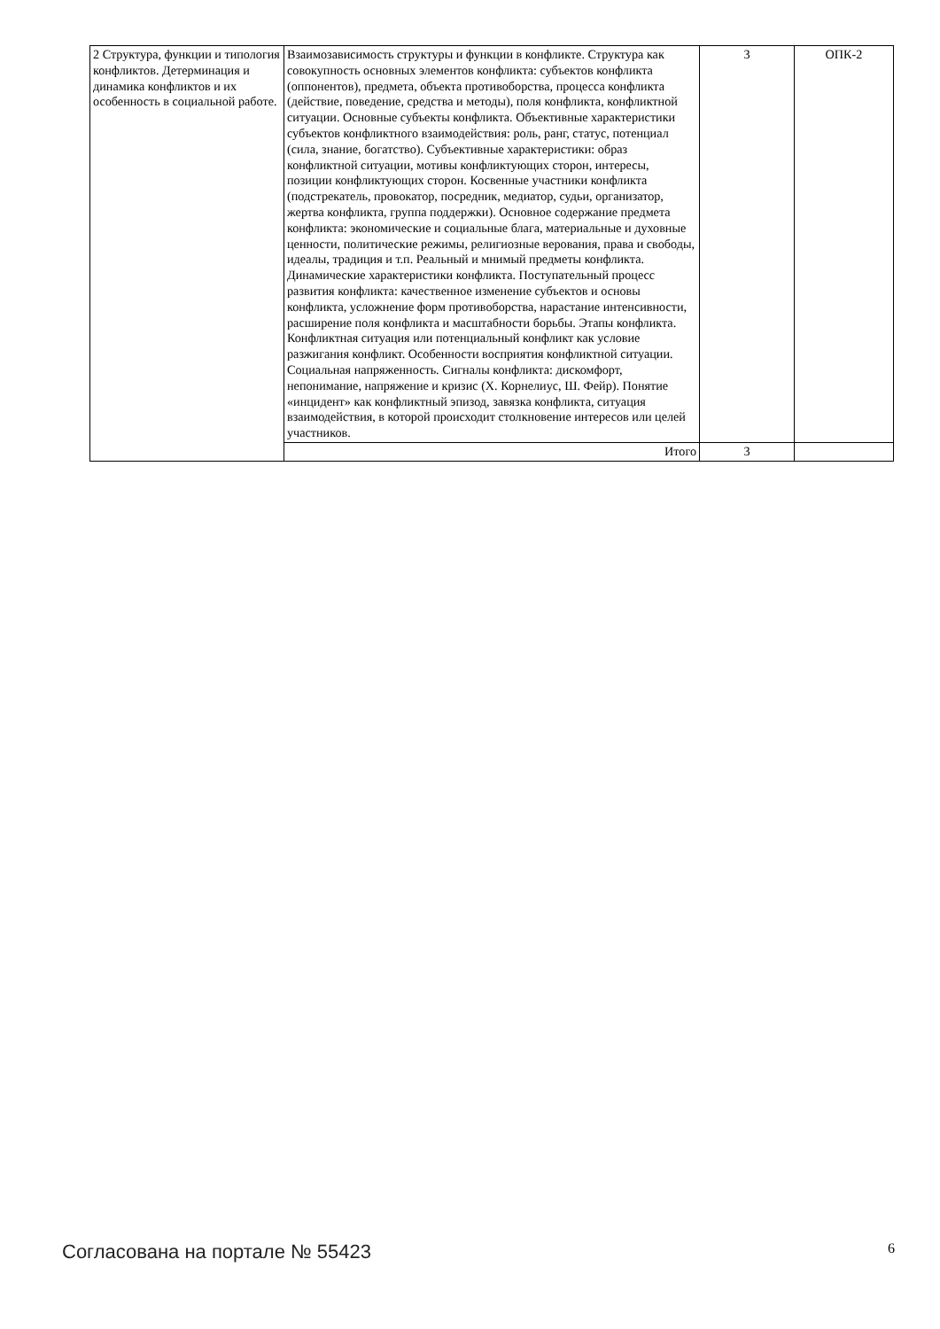| 2 Структура, функции и типология конфликтов. Детерминация и динамика конфликтов и их особенность в социальной работе. | Взаимозависимость структуры и функции в конфликте. Структура как совокупность основных элементов конфликта: субъектов конфликта (оппонентов), предмета, объекта противоборства, процесса конфликта (действие, поведение, средства и методы), поля конфликта, конфликтной ситуации. Основные субъекты конфликта. Объективные характеристики субъектов конфликтного взаимодействия: роль, ранг, статус, потенциал (сила, знание, богатство). Субъективные характеристики: образ конфликтной ситуации, мотивы конфликтующих сторон, интересы, позиции конфликтующих сторон. Косвенные участники конфликта (подстрекатель, провокатор, посредник, медиатор, судьи, организатор, жертва конфликта, группа поддержки). Основное содержание предмета конфликта: экономические и социальные блага, материальные и духовные ценности, политические режимы, религиозные верования, права и свободы, идеалы, традиция и т.п. Реальный и мнимый предметы конфликта. Динамические характеристики конфликта. Поступательный процесс развития конфликта: качественное изменение субъектов и основы конфликта, усложнение форм противоборства, нарастание интенсивности, расширение поля конфликта и масштабности борьбы. Этапы конфликта. Конфликтная ситуация или потенциальный конфликт как условие разжигания конфликт. Особенности восприятия конфликтной ситуации. Социальная напряженность. Сигналы конфликта: дискомфорт, непонимание, напряжение и кризис (Х. Корнелиус, Ш. Фейр). Понятие «инцидент» как конфликтный эпизод, завязка конфликта, ситуация взаимодействия, в которой происходит столкновение интересов или целей участников. | 3 | ОПК-2 |
| | Итого | 3 | |
Согласована на портале № 55423 6